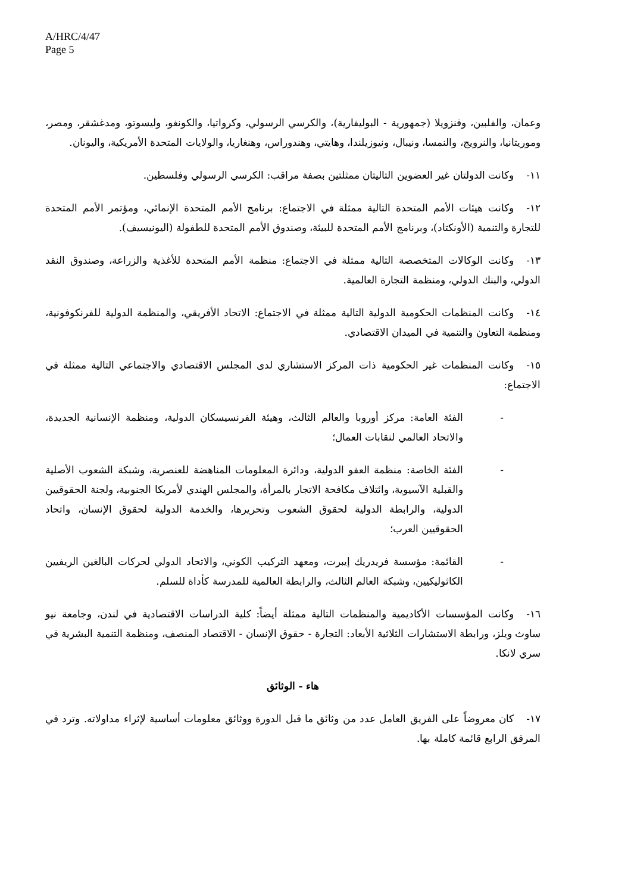A/HRC/4/47
Page 5
وعمان، والفلبين، وفنزويلا (جمهورية - البوليفارية)، والكرسي الرسولي، وكرواتيا، والكونغو، وليسوتو، ومدغشقر، ومصر، وموريتانيا، والنرويج، والنمسا، ونيبال، ونيوزيلندا، وهايتي، وهندوراس، وهنغاريا، والولايات المتحدة الأمريكية، واليونان.
١١- وكانت الدولتان غير العضوين التاليتان ممثلتين بصفة مراقب: الكرسي الرسولي وفلسطين.
١٢- وكانت هيئات الأمم المتحدة التالية ممثلة في الاجتماع: برنامج الأمم المتحدة الإنمائي، ومؤتمر الأمم المتحدة للتجارة والتنمية (الأونكتاد)، وبرنامج الأمم المتحدة للبيئة، وصندوق الأمم المتحدة للطفولة (اليونيسيف).
١٣- وكانت الوكالات المتخصصة التالية ممثلة في الاجتماع: منظمة الأمم المتحدة للأغذية والزراعة، وصندوق النقد الدولي، والبنك الدولي، ومنظمة التجارة العالمية.
١٤- وكانت المنظمات الحكومية الدولية التالية ممثلة في الاجتماع: الاتحاد الأفريقي، والمنظمة الدولية للفرنكوفونية، ومنظمة التعاون والتنمية في الميدان الاقتصادي.
١٥- وكانت المنظمات غير الحكومية ذات المركز الاستشاري لدى المجلس الاقتصادي والاجتماعي التالية ممثلة في الاجتماع:
- الفئة العامة: مركز أوروبا والعالم الثالث، وهيئة الفرنسيسكان الدولية، ومنظمة الإنسانية الجديدة، والاتحاد العالمي لنقابات العمال؛
- الفئة الخاصة: منظمة العفو الدولية، ودائرة المعلومات المناهضة للعنصرية، وشبكة الشعوب الأصلية والقبلية الآسيوية، وائتلاف مكافحة الاتجار بالمرأة، والمجلس الهندي لأمريكا الجنوبية، ولجنة الحقوقيين الدولية، والرابطة الدولية لحقوق الشعوب وتحريرها، والخدمة الدولية لحقوق الإنسان، واتحاد الحقوقيين العرب؛
- القائمة: مؤسسة فريدريك إيبرت، ومعهد التركيب الكوني، والاتحاد الدولي لحركات البالغين الريفيين الكاثوليكيين، وشبكة العالم الثالث، والرابطة العالمية للمدرسة كأداة للسلم.
١٦- وكانت المؤسسات الأكاديمية والمنظمات التالية ممثلة أيضاً: كلية الدراسات الاقتصادية في لندن، وجامعة نيو ساوث ويلز، ورابطة الاستشارات الثلاثية الأبعاد: التجارة - حقوق الإنسان - الاقتصاد المنصف، ومنظمة التنمية البشرية في سري لانكا.
هاء - الوثائق
١٧- كان معروضاً على الفريق العامل عدد من وثائق ما قبل الدورة ووثائق معلومات أساسية لإثراء مداولاته. وترد في المرفق الرابع قائمة كاملة بها.